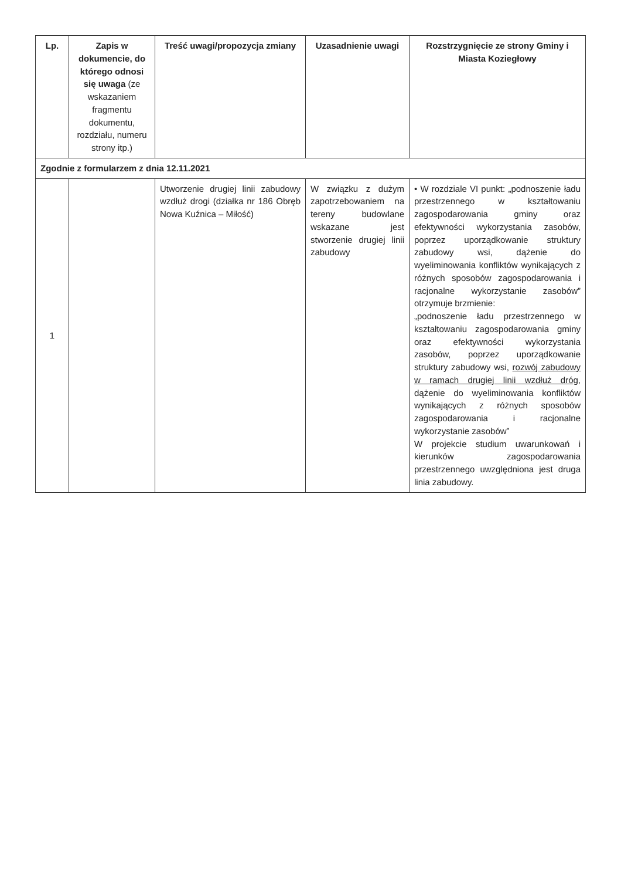| Lp. | Zapis w dokumencie, do którego odnosi się uwaga (ze wskazaniem fragmentu dokumentu, rozdziału, numeru strony itp.) | Treść uwagi/propozycja zmiany | Uzasadnienie uwagi | Rozstrzygnięcie ze strony Gminy i Miasta Koziegłowy |
| --- | --- | --- | --- | --- |
| Zgodnie z formularzem z dnia 12.11.2021 | | | | |
| 1 | | Utworzenie drugiej linii zabudowy wzdłuż drogi (działka nr 186 Obręb Nowa Kuźnica – Miłość) | W związku z dużym zapotrzebowaniem na tereny budowlane wskazane jest stworzenie drugiej linii zabudowy | • W rozdziale VI punkt: „podnoszenie ładu przestrzennego w kształtowaniu zagospodarowania gminy oraz efektywności wykorzystania zasobów, poprzez uporządkowanie struktury zabudowy wsi, dążenie do wyeliminowania konfliktów wynikających z różnych sposobów zagospodarowania i racjonalne wykorzystanie zasobów” otrzymuje brzmienie: „podnoszenie ładu przestrzennego w kształtowaniu zagospodarowania gminy oraz efektywności wykorzystania zasobów, poprzez uporządkowanie struktury zabudowy wsi, rozwój zabudowy w ramach drugiej linii wzdłuż dróg , dążenie do wyeliminowania konfliktów wynikających z różnych sposobów zagospodarowania i racjonalne wykorzystanie zasobów” W projekcie studium uwarunkowań i kierunków zagospodarowania przestrzennego uwzględniona jest druga linia zabudowy. |